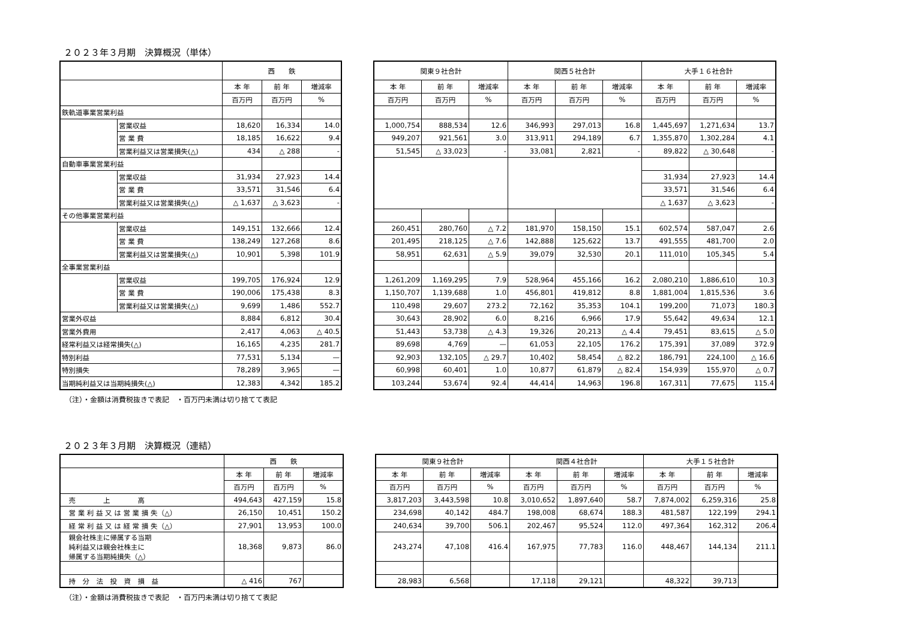２０２３年３月期　決算概況（単体）
| | | 西 鉄 | | |
| --- | --- | --- | --- | --- |
| | | 本 年 | 前 年 | 増減率 |
| | | 百万円 | 百万円 | % |
| 鉄軌道事業営業利益 | | | | |
| | 営業収益 | 18,620 | 16,334 | 14.0 |
| | 営 業 費 | 18,185 | 16,622 | 9.4 |
| | 営業利益又は営業損失(△) | 434 | △ 288 | - |
| 自動車事業営業利益 | | | | |
| | 営業収益 | 31,934 | 27,923 | 14.4 |
| | 営 業 費 | 33,571 | 31,546 | 6.4 |
| | 営業利益又は営業損失(△) | △ 1,637 | △ 3,623 | - |
| その他事業営業利益 | | | | |
| | 営業収益 | 149,151 | 132,666 | 12.4 |
| | 営 業 費 | 138,249 | 127,268 | 8.6 |
| | 営業利益又は営業損失(△) | 10,901 | 5,398 | 101.9 |
| 全事業営業利益 | | | | |
| | 営業収益 | 199,705 | 176,924 | 12.9 |
| | 営 業 費 | 190,006 | 175,438 | 8.3 |
| | 営業利益又は営業損失(△) | 9,699 | 1,486 | 552.7 |
| 営業外収益 | | 8,884 | 6,812 | 30.4 |
| 営業外費用 | | 2,417 | 4,063 | △ 40.5 |
| 経常利益又は経常損失(△) | | 16,165 | 4,235 | 281.7 |
| 特別利益 | | 77,531 | 5,134 | — |
| 特別損失 | | 78,289 | 3,965 | — |
| 当期純利益又は当期純損失(△) | | 12,383 | 4,342 | 185.2 |
| 関東９社合計 | | | 関西５社合計 | | | 大手１６社合計 | | |
| --- | --- | --- | --- | --- | --- | --- | --- | --- |
| 本 年 | 前 年 | 増減率 | 本 年 | 前 年 | 増減率 | 本 年 | 前 年 | 増減率 |
| 百万円 | 百万円 | % | 百万円 | 百万円 | % | 百万円 | 百万円 | % |
| 1,000,754 | 888,534 | 12.6 | 346,993 | 297,013 | 16.8 | 1,445,697 | 1,271,634 | 13.7 |
| 949,207 | 921,561 | 3.0 | 313,911 | 294,189 | 6.7 | 1,355,870 | 1,302,284 | 4.1 |
| 51,545 | △ 33,023 | - | 33,081 | 2,821 | - | 89,822 | △ 30,648 | - |
| | | | | | | 31,934 | 27,923 | 14.4 |
| | | | | | | 33,571 | 31,546 | 6.4 |
| | | | | | | △ 1,637 | △ 3,623 | - |
| 260,451 | 280,760 | △ 7.2 | 181,970 | 158,150 | 15.1 | 602,574 | 587,047 | 2.6 |
| 201,495 | 218,125 | △ 7.6 | 142,888 | 125,622 | 13.7 | 491,555 | 481,700 | 2.0 |
| 58,951 | 62,631 | △ 5.9 | 39,079 | 32,530 | 20.1 | 111,010 | 105,345 | 5.4 |
| 1,261,209 | 1,169,295 | 7.9 | 528,964 | 455,166 | 16.2 | 2,080,210 | 1,886,610 | 10.3 |
| 1,150,707 | 1,139,688 | 1.0 | 456,801 | 419,812 | 8.8 | 1,881,004 | 1,815,536 | 3.6 |
| 110,498 | 29,607 | 273.2 | 72,162 | 35,353 | 104.1 | 199,200 | 71,073 | 180.3 |
| 30,643 | 28,902 | 6.0 | 8,216 | 6,966 | 17.9 | 55,642 | 49,634 | 12.1 |
| 51,443 | 53,738 | △ 4.3 | 19,326 | 20,213 | △ 4.4 | 79,451 | 83,615 | △ 5.0 |
| 89,698 | 4,769 | — | 61,053 | 22,105 | 176.2 | 175,391 | 37,089 | 372.9 |
| 92,903 | 132,105 | △ 29.7 | 10,402 | 58,454 | △ 82.2 | 186,791 | 224,100 | △ 16.6 |
| 60,998 | 60,401 | 1.0 | 10,877 | 61,879 | △ 82.4 | 154,939 | 155,970 | △ 0.7 |
| 103,244 | 53,674 | 92.4 | 44,414 | 14,963 | 196.8 | 167,311 | 77,675 | 115.4 |
（注）・金額は消費税抜きで表記　・百万円未満は切り捨てて表記
２０２３年３月期　決算概況（連結）
| | 西 鉄 | | |
| --- | --- | --- | --- |
| | 本 年 | 前 年 | 増減率 |
| | 百万円 | 百万円 | % |
| 売 上 高 | 494,643 | 427,159 | 15.8 |
| 営 業 利 益 又 は 営 業 損 失（△） | 26,150 | 10,451 | 150.2 |
| 経 常 利 益 又 は 経 常 損 失（△） | 27,901 | 13,953 | 100.0 |
| 親会社株主に帰属する当期 純利益又は親会社株主に 帰属する当期純損失（△） | 18,368 | 9,873 | 86.0 |
| 持 分 法 投 資 損 益 | △ 416 | 767 | |
| 関東９社合計 | | | 関西４社合計 | | | 大手１５社合計 | | |
| --- | --- | --- | --- | --- | --- | --- | --- | --- |
| 本 年 | 前 年 | 増減率 | 本 年 | 前 年 | 増減率 | 本 年 | 前 年 | 増減率 |
| 百万円 | 百万円 | % | 百万円 | 百万円 | % | 百万円 | 百万円 | % |
| 3,817,203 | 3,443,598 | 10.8 | 3,010,652 | 1,897,640 | 58.7 | 7,874,002 | 6,259,316 | 25.8 |
| 234,698 | 40,142 | 484.7 | 198,008 | 68,674 | 188.3 | 481,587 | 122,199 | 294.1 |
| 240,634 | 39,700 | 506.1 | 202,467 | 95,524 | 112.0 | 497,364 | 162,312 | 206.4 |
| 243,274 | 47,108 | 416.4 | 167,975 | 77,783 | 116.0 | 448,467 | 144,134 | 211.1 |
| 28,983 | 6,568 | | 17,118 | 29,121 | | 48,322 | 39,713 | |
（注）・金額は消費税抜きで表記　・百万円未満は切り捨てて表記